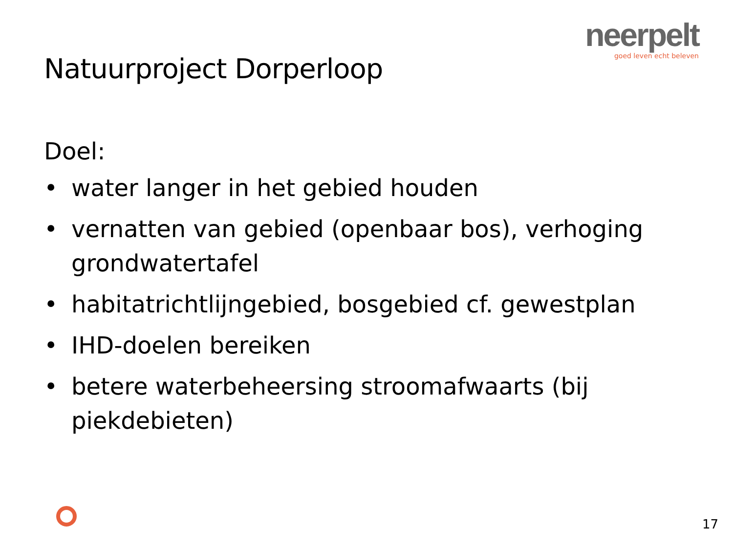neerpelt
goed leven echt beleven
Natuurproject Dorperloop
Doel:
• water langer in het gebied houden
• vernatten van gebied (openbaar bos), verhoging grondwatertafel
• habitatrichtlijngebied, bosgebied cf. gewestplan
• IHD-doelen bereiken
• betere waterbeheersing stroomafwaarts (bij piekdebieten)
17